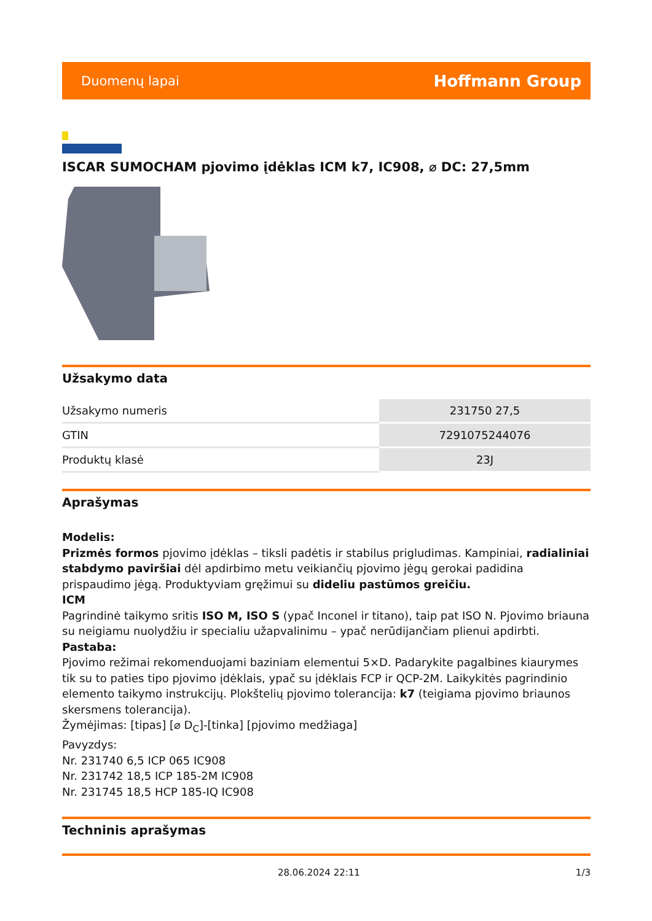Duomenų lapai Hoffmann Group
ISCAR SUMOCHAM pjovimo įdėklas ICM k7, IC908, ⌀ DC: 27,5mm
Užsakymo data
| Užsakymo numeris | 231750 27,5 |
| GTIN | 7291075244076 |
| Produktų klasė | 23J |
Aprašymas
Modelis:
Prizmės formos pjovimo įdėklas – tiksli padėtis ir stabilus prigludimas. Kampiniai, radialiniai stabdymo paviršiai dėl apdirbimo metu veikiančių pjovimo jėgų gerokai padidina prispaudimo jėgą. Produktyviam gręžimui su dideliu pastūmos greičiu.
ICM
Pagrindinė taikymo sritis ISO M, ISO S (ypač Inconel ir titano), taip pat ISO N. Pjovimo briauna su neigiamu nuolydžiu ir specialiu užapvalinimu – ypač nerūdijančiam plienui apdirbti.
Pastaba:
Pjovimo režimai rekomenduojami baziniam elementui 5×D. Padarykite pagalbines kiaurymes tik su to paties tipo pjovimo įdėklais, ypač su įdėklais FCP ir QCP-2M. Laikykitės pagrindinio elemento taikymo instrukcijų. Plokštelių pjovimo tolerancija: k7 (teigiama pjovimo briaunos skersmens tolerancija).
Žymėjimas: [tipas] [⌀ D<sub>C</sub>]-[tinka] [pjovimo medžiaga]
Pavyzdys:
Nr. 231740 6,5 ICP 065 IC908
Nr. 231742 18,5 ICP 185-2M IC908
Nr. 231745 18,5 HCP 185-IQ IC908
Techninis aprašymas
28.06.2024 22:11 1/3